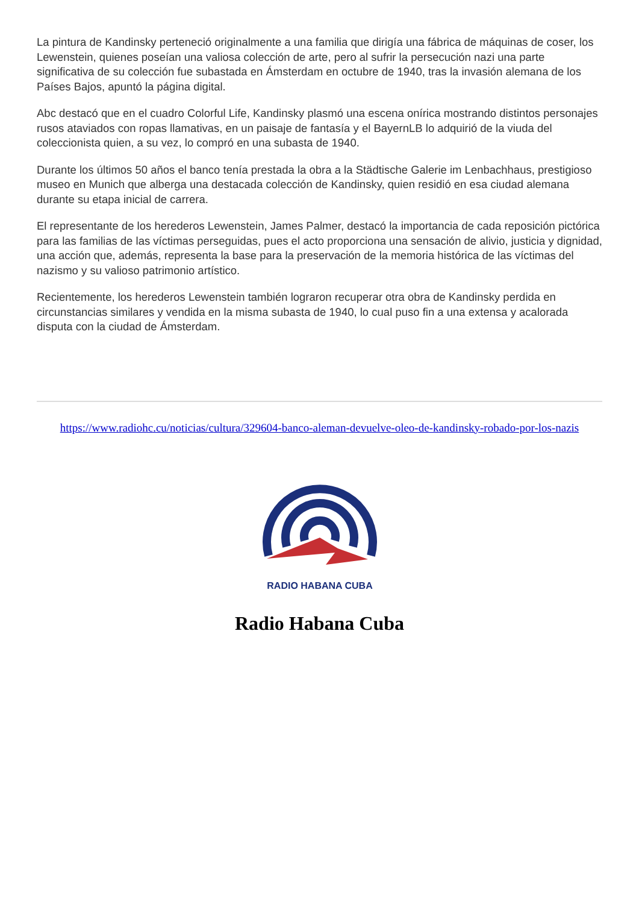La pintura de Kandinsky perteneció originalmente a una familia que dirigía una fábrica de máquinas de coser, los Lewenstein, quienes poseían una valiosa colección de arte, pero al sufrir la persecución nazi una parte significativa de su colección fue subastada en Ámsterdam en octubre de 1940, tras la invasión alemana de los Países Bajos, apuntó la página digital.
Abc destacó que en el cuadro Colorful Life, Kandinsky plasmó una escena onírica mostrando distintos personajes rusos ataviados con ropas llamativas, en un paisaje de fantasía y el BayernLB lo adquirió de la viuda del coleccionista quien, a su vez, lo compró en una subasta de 1940.
Durante los últimos 50 años el banco tenía prestada la obra a la Städtische Galerie im Lenbachhaus, prestigioso museo en Munich que alberga una destacada colección de Kandinsky, quien residió en esa ciudad alemana durante su etapa inicial de carrera.
El representante de los herederos Lewenstein, James Palmer, destacó la importancia de cada reposición pictórica para las familias de las víctimas perseguidas, pues el acto proporciona una sensación de alivio, justicia y dignidad, una acción que, además, representa la base para la preservación de la memoria histórica de las víctimas del nazismo y su valioso patrimonio artístico.
Recientemente, los herederos Lewenstein también lograron recuperar otra obra de Kandinsky perdida en circunstancias similares y vendida en la misma subasta de 1940, lo cual puso fin a una extensa y acalorada disputa con la ciudad de Ámsterdam.
https://www.radiohc.cu/noticias/cultura/329604-banco-aleman-devuelve-oleo-de-kandinsky-robado-por-los-nazis
RADIO HABANA CUBA
Radio Habana Cuba